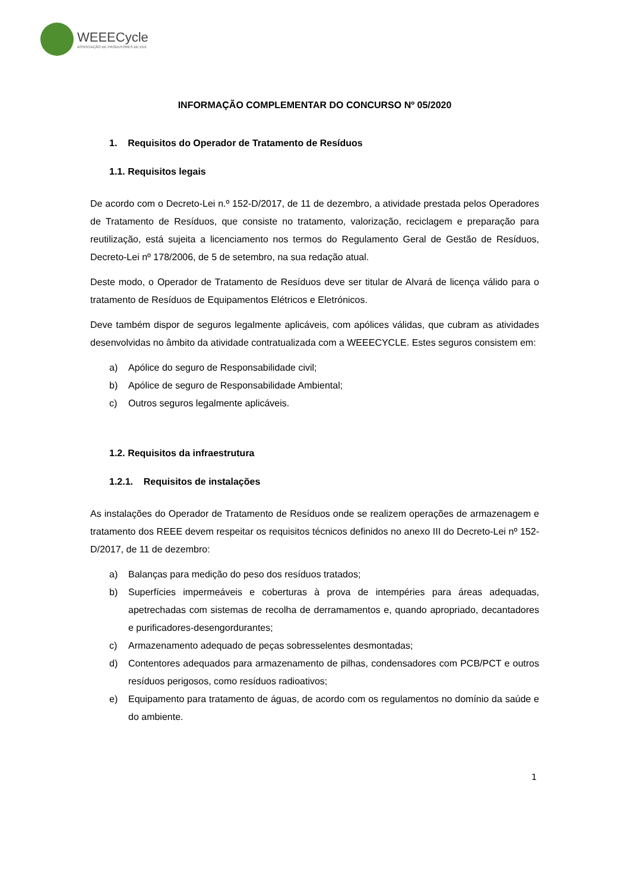WEEECycle
ASSOCIAÇÃO DE PRODUTORES DE EEE
INFORMAÇÃO COMPLEMENTAR DO CONCURSO Nº 05/2020
1. Requisitos do Operador de Tratamento de Resíduos
1.1. Requisitos legais
De acordo com o Decreto-Lei n.º 152-D/2017, de 11 de dezembro, a atividade prestada pelos Operadores de Tratamento de Resíduos, que consiste no tratamento, valorização, reciclagem e preparação para reutilização, está sujeita a licenciamento nos termos do Regulamento Geral de Gestão de Resíduos, Decreto-Lei nº 178/2006, de 5 de setembro, na sua redação atual.
Deste modo, o Operador de Tratamento de Resíduos deve ser titular de Alvará de licença válido para o tratamento de Resíduos de Equipamentos Elétricos e Eletrónicos.
Deve também dispor de seguros legalmente aplicáveis, com apólices válidas, que cubram as atividades desenvolvidas no âmbito da atividade contratualizada com a WEEECYCLE. Estes seguros consistem em:
a) Apólice do seguro de Responsabilidade civil;
b) Apólice de seguro de Responsabilidade Ambiental;
c) Outros seguros legalmente aplicáveis.
1.2. Requisitos da infraestrutura
1.2.1. Requisitos de instalações
As instalações do Operador de Tratamento de Resíduos onde se realizem operações de armazenagem e tratamento dos REEE devem respeitar os requisitos técnicos definidos no anexo III do Decreto-Lei nº 152-D/2017, de 11 de dezembro:
a) Balanças para medição do peso dos resíduos tratados;
b) Superfícies impermeáveis e coberturas à prova de intempéries para áreas adequadas, apetrechadas com sistemas de recolha de derramamentos e, quando apropriado, decantadores e purificadores-desengordurantes;
c) Armazenamento adequado de peças sobresselentes desmontadas;
d) Contentores adequados para armazenamento de pilhas, condensadores com PCB/PCT e outros resíduos perigosos, como resíduos radioativos;
e) Equipamento para tratamento de águas, de acordo com os regulamentos no domínio da saúde e do ambiente.
1